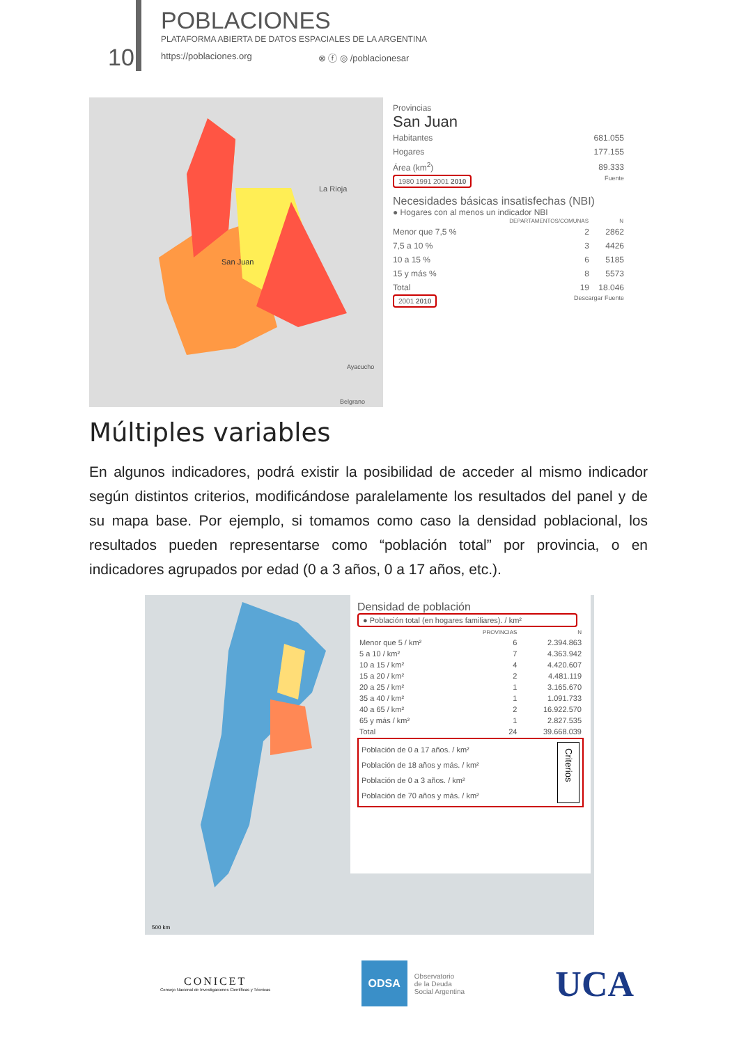10
POBLACIONES
PLATAFORMA ABIERTA DE DATOS ESPACIALES DE LA ARGENTINA
https://poblaciones.org ⊗ ⓕ ◎ /poblacionesar
La Rioja
San Juan
Ayacucho
Belgrano
Provincias
San Juan
| Habitantes | 681.055 |
| Hogares | 177.155 |
| Área (km<sup>2</sup>) | 89.333 |
1980 1991 2001 2010 Fuente
Necesidades básicas insatisfechas (NBI)
● Hogares con al menos un indicador NBI
| | DEPARTAMENTOS/COMUNAS | N |
| --- | --- | --- |
| Menor que 7,5 % | 2 | 2862 |
| 7,5 a 10 % | 3 | 4426 |
| 10 a 15 % | 6 | 5185 |
| 15 y más % | 8 | 5573 |
| Total | 19 | 18.046 |
2001 2010 Descargar Fuente
Múltiples variables
En algunos indicadores, podrá existir la posibilidad de acceder al mismo indicador según distintos criterios, modificándose paralelamente los resultados del panel y de su mapa base. Por ejemplo, si tomamos como caso la densidad poblacional, los resultados pueden representarse como “población total” por provincia, o en indicadores agrupados por edad (0 a 3 años, 0 a 17 años, etc.).
500 km
Densidad de población
● Población total (en hogares familiares). / km²
| | PROVINCIAS | N |
| --- | --- | --- |
| Menor que 5 / km² | 6 | 2.394.863 |
| 5 a 10 / km² | 7 | 4.363.942 |
| 10 a 15 / km² | 4 | 4.420.607 |
| 15 a 20 / km² | 2 | 4.481.119 |
| 20 a 25 / km² | 1 | 3.165.670 |
| 35 a 40 / km² | 1 | 1.091.733 |
| 40 a 65 / km² | 2 | 16.922.570 |
| 65 y más / km² | 1 | 2.827.535 |
| Total | 24 | 39.668.039 |
Población de 0 a 17 años. / km²
Población de 18 años y más. / km²
Población de 0 a 3 años. / km²
Población de 70 años y más. / km²
Criterios
CONICET
Consejo Nacional de Investigaciones Científicas y Técnicas
ODSA
Observatorio
de la Deuda
Social Argentina
UCA